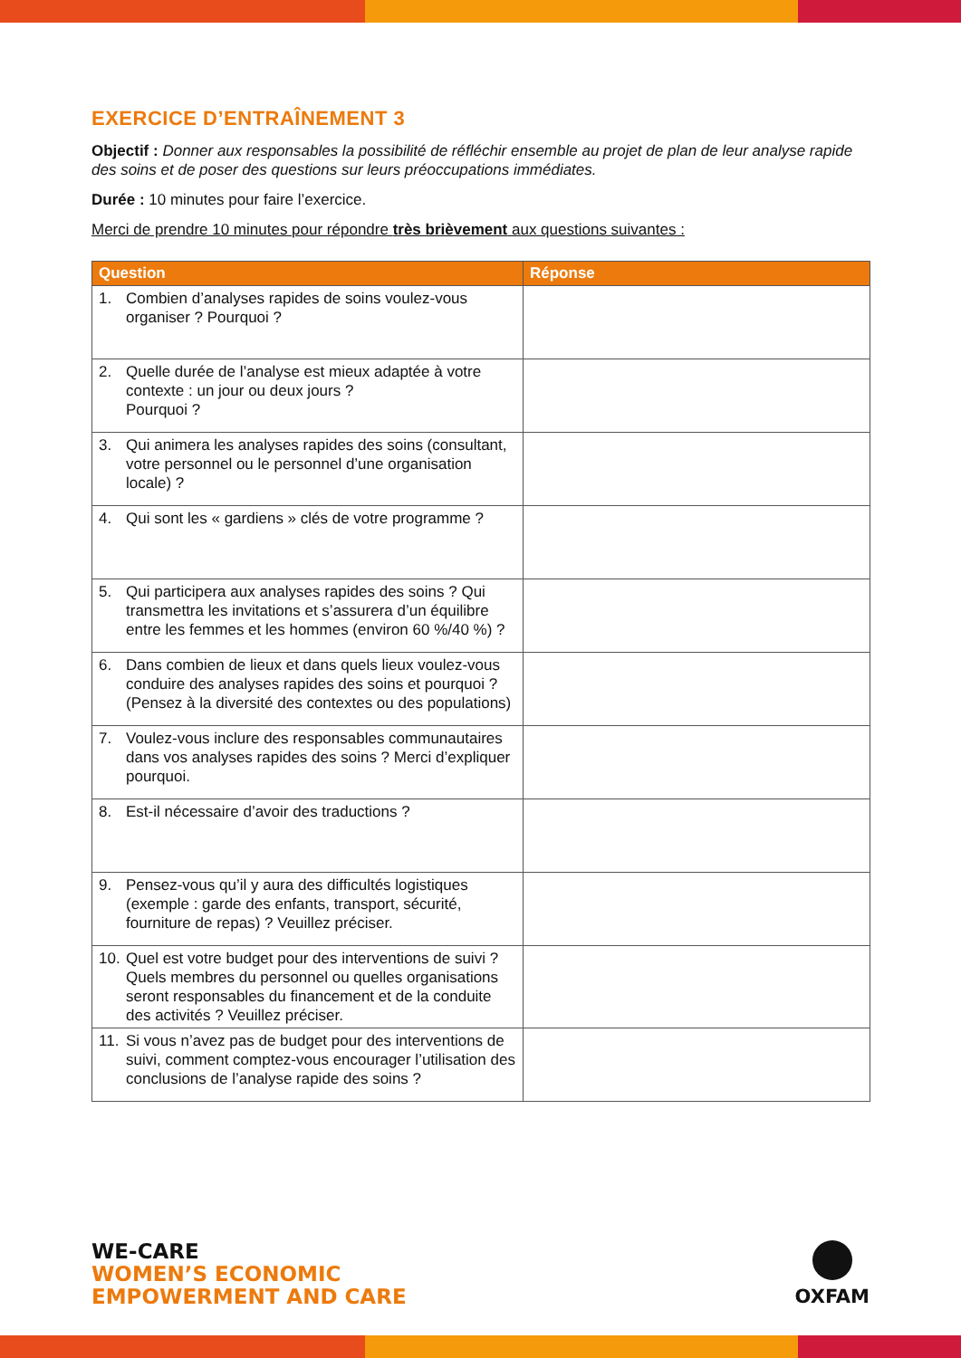EXERCICE D’ENTRAÎNEMENT 3
Objectif : Donner aux responsables la possibilité de réfléchir ensemble au projet de plan de leur analyse rapide des soins et de poser des questions sur leurs préoccupations immédiates.
Durée : 10 minutes pour faire l’exercice.
Merci de prendre 10 minutes pour répondre très brièvement aux questions suivantes :
| Question | Réponse |
| --- | --- |
| 1. Combien d’analyses rapides de soins voulez-vous organiser ? Pourquoi ? | |
| 2. Quelle durée de l’analyse est mieux adaptée à votre contexte : un jour ou deux jours ? Pourquoi ? | |
| 3. Qui animera les analyses rapides des soins (consultant, votre personnel ou le personnel d’une organisation locale) ? | |
| 4. Qui sont les « gardiens » clés de votre programme ? | |
| 5. Qui participera aux analyses rapides des soins ? Qui transmettra les invitations et s’assurera d’un équilibre entre les femmes et les hommes (environ 60 %/40 %) ? | |
| 6. Dans combien de lieux et dans quels lieux voulez-vous conduire des analyses rapides des soins et pourquoi ? (Pensez à la diversité des contextes ou des populations) | |
| 7. Voulez-vous inclure des responsables communautaires dans vos analyses rapides des soins ? Merci d’expliquer pourquoi. | |
| 8. Est-il nécessaire d’avoir des traductions ? | |
| 9. Pensez-vous qu’il y aura des difficultés logistiques (exemple : garde des enfants, transport, sécurité, fourniture de repas) ? Veuillez préciser. | |
| 10. Quel est votre budget pour des interventions de suivi ? Quels membres du personnel ou quelles organisations seront responsables du financement et de la conduite des activités ? Veuillez préciser. | |
| 11. Si vous n’avez pas de budget pour des interventions de suivi, comment comptez-vous encourager l’utilisation des conclusions de l’analyse rapide des soins ? | |
WE-CARE
WOMEN’S ECONOMIC
EMPOWERMENT AND CARE
OXFAM